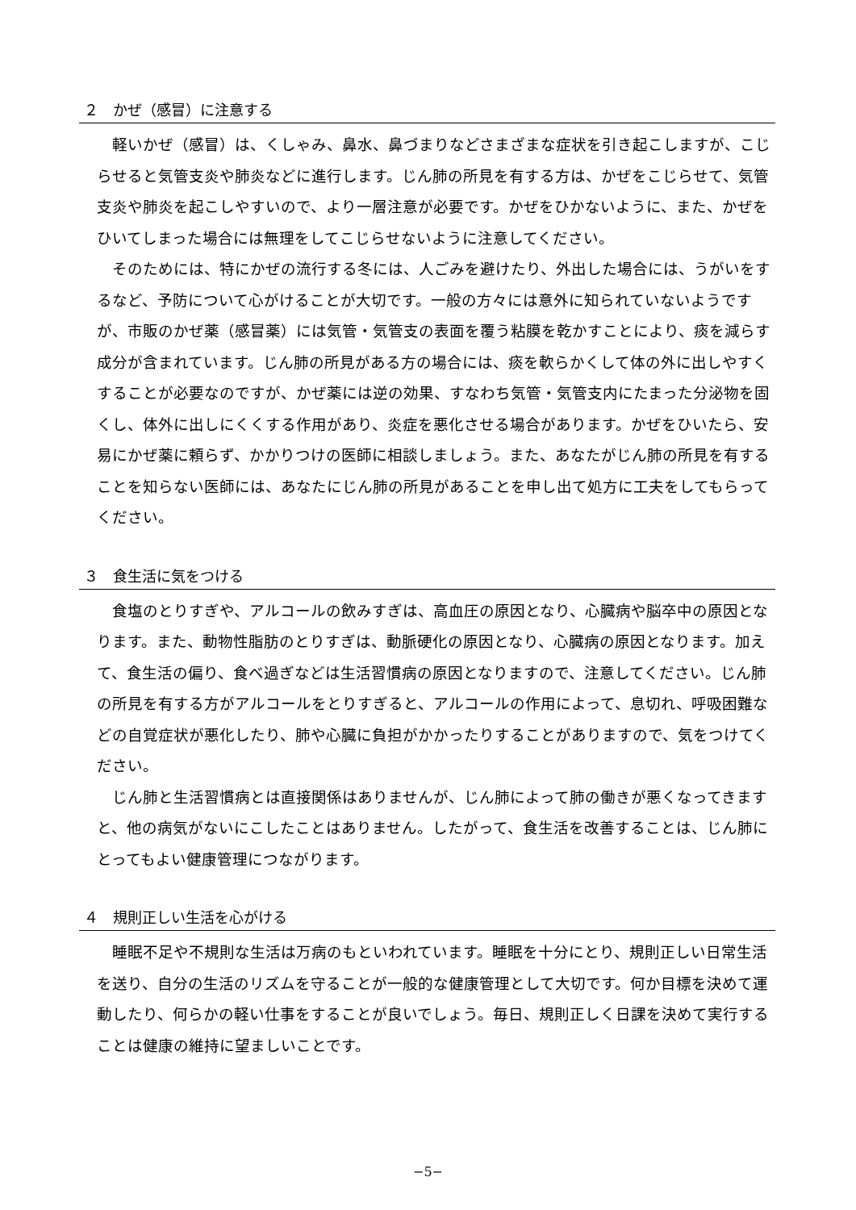２　かぜ（感冒）に注意する
軽いかぜ（感冒）は、くしゃみ、鼻水、鼻づまりなどさまざまな症状を引き起こしますが、こじらせると気管支炎や肺炎などに進行します。じん肺の所見を有する方は、かぜをこじらせて、気管支炎や肺炎を起こしやすいので、より一層注意が必要です。かぜをひかないように、また、かぜをひいてしまった場合には無理をしてこじらせないように注意してください。
そのためには、特にかぜの流行する冬には、人ごみを避けたり、外出した場合には、うがいをするなど、予防について心がけることが大切です。一般の方々には意外に知られていないようですが、市販のかぜ薬（感冒薬）には気管・気管支の表面を覆う粘膜を乾かすことにより、痰を減らす成分が含まれています。じん肺の所見がある方の場合には、痰を軟らかくして体の外に出しやすくすることが必要なのですが、かぜ薬には逆の効果、すなわち気管・気管支内にたまった分泌物を固くし、体外に出しにくくする作用があり、炎症を悪化させる場合があります。かぜをひいたら、安易にかぜ薬に頼らず、かかりつけの医師に相談しましょう。また、あなたがじん肺の所見を有することを知らない医師には、あなたにじん肺の所見があることを申し出て処方に工夫をしてもらってください。
３　食生活に気をつける
食塩のとりすぎや、アルコールの飲みすぎは、高血圧の原因となり、心臓病や脳卒中の原因となります。また、動物性脂肪のとりすぎは、動脈硬化の原因となり、心臓病の原因となります。加えて、食生活の偏り、食べ過ぎなどは生活習慣病の原因となりますので、注意してください。じん肺の所見を有する方がアルコールをとりすぎると、アルコールの作用によって、息切れ、呼吸困難などの自覚症状が悪化したり、肺や心臓に負担がかかったりすることがありますので、気をつけてください。
じん肺と生活習慣病とは直接関係はありませんが、じん肺によって肺の働きが悪くなってきますと、他の病気がないにこしたことはありません。したがって、食生活を改善することは、じん肺にとってもよい健康管理につながります。
４　規則正しい生活を心がける
睡眠不足や不規則な生活は万病のもといわれています。睡眠を十分にとり、規則正しい日常生活を送り、自分の生活のリズムを守ることが一般的な健康管理として大切です。何か目標を決めて運動したり、何らかの軽い仕事をすることが良いでしょう。毎日、規則正しく日課を決めて実行することは健康の維持に望ましいことです。
−5−